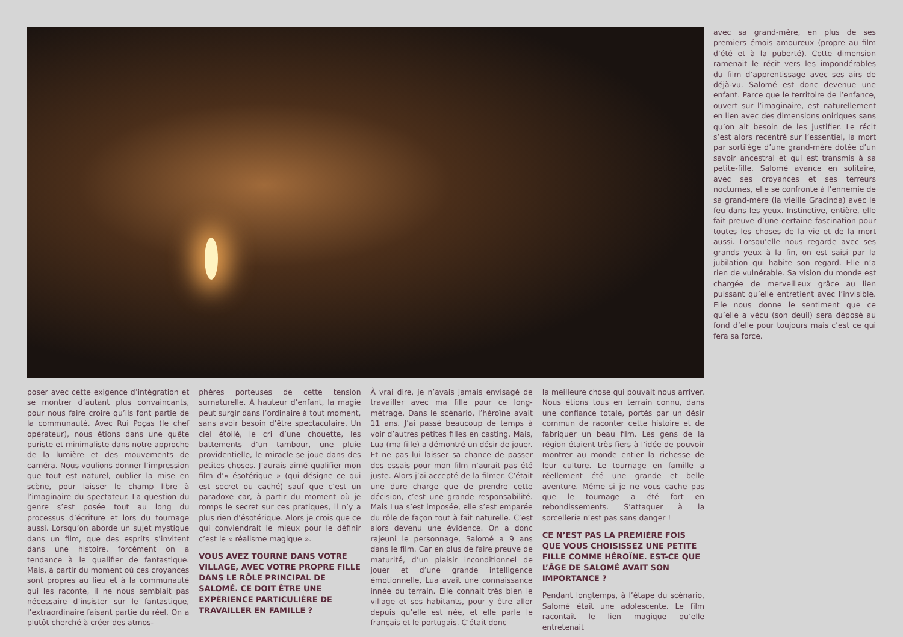avec sa grand-mère, en plus de ses premiers émois amoureux (propre au film d’été et à la puberté). Cette dimension ramenait le récit vers les impondérables du film d’apprentissage avec ses airs de déjà-vu. Salomé est donc devenue une enfant. Parce que le territoire de l’enfance, ouvert sur l’imaginaire, est naturellement en lien avec des dimensions oniriques sans qu’on ait besoin de les justifier. Le récit s’est alors recentré sur l’essentiel, la mort par sortilège d’une grand-mère dotée d’un savoir ancestral et qui est transmis à sa petite-fille. Salomé avance en solitaire, avec ses croyances et ses terreurs nocturnes, elle se confronte à l’ennemie de sa grand-mère (la vieille Gracinda) avec le feu dans les yeux. Instinctive, entière, elle fait preuve d’une certaine fascination pour toutes les choses de la vie et de la mort aussi. Lorsqu’elle nous regarde avec ses grands yeux à la fin, on est saisi par la jubilation qui habite son regard. Elle n’a rien de vulnérable. Sa vision du monde est chargée de merveilleux grâce au lien puissant qu’elle entretient avec l’invisible. Elle nous donne le sentiment que ce qu’elle a vécu (son deuil) sera déposé au fond d’elle pour toujours mais c’est ce qui fera sa force.
poser avec cette exigence d’intégration et se montrer d’autant plus convaincants, pour nous faire croire qu’ils font partie de la communauté. Avec Rui Poças (le chef opérateur), nous étions dans une quête puriste et minimaliste dans notre approche de la lumière et des mouvements de caméra. Nous voulions donner l’impression que tout est naturel, oublier la mise en scène, pour laisser le champ libre à l’imaginaire du spectateur. La question du genre s’est posée tout au long du processus d’écriture et lors du tournage aussi. Lorsqu’on aborde un sujet mystique dans un film, que des esprits s’invitent dans une histoire, forcément on a tendance à le qualifier de fantastique. Mais, à partir du moment où ces croyances sont propres au lieu et à la communauté qui les raconte, il ne nous semblait pas nécessaire d’insister sur le fantastique, l’extraordinaire faisant partie du réel. On a plutôt cherché à créer des atmos-
phères porteuses de cette tension surnaturelle. À hauteur d’enfant, la magie peut surgir dans l’ordinaire à tout moment, sans avoir besoin d’être spectaculaire. Un ciel étoilé, le cri d’une chouette, les battements d’un tambour, une pluie providentielle, le miracle se joue dans des petites choses. J’aurais aimé qualifier mon film d’« ésotérique » (qui désigne ce qui est secret ou caché) sauf que c’est un paradoxe car, à partir du moment où je romps le secret sur ces pratiques, il n’y a plus rien d’ésotérique. Alors je crois que ce qui conviendrait le mieux pour le définir c’est le « réalisme magique ».
VOUS AVEZ TOURNÉ DANS VOTRE VILLAGE, AVEC VOTRE PROPRE FILLE DANS LE RÔLE PRINCIPAL DE SALOMÉ. CE DOIT ÊTRE UNE EXPÉRIENCE PARTICULIÈRE DE TRAVAILLER EN FAMILLE ?
À vrai dire, je n’avais jamais envisagé de travailler avec ma fille pour ce long-métrage. Dans le scénario, l’héroïne avait 11 ans. J’ai passé beaucoup de temps à voir d’autres petites filles en casting. Mais, Lua (ma fille) a démontré un désir de jouer. Et ne pas lui laisser sa chance de passer des essais pour mon film n’aurait pas été juste. Alors j’ai accepté de la filmer. C’était une dure charge que de prendre cette décision, c’est une grande responsabilité. Mais Lua s’est imposée, elle s’est emparée du rôle de façon tout à fait naturelle. C’est alors devenu une évidence. On a donc rajeuni le personnage, Salomé a 9 ans dans le film. Car en plus de faire preuve de maturité, d’un plaisir inconditionnel de jouer et d’une grande intelligence émotionnelle, Lua avait une connaissance innée du terrain. Elle connait très bien le village et ses habitants, pour y être aller depuis qu’elle est née, et elle parle le français et le portugais. C’était donc
la meilleure chose qui pouvait nous arriver. Nous étions tous en terrain connu, dans une confiance totale, portés par un désir commun de raconter cette histoire et de fabriquer un beau film. Les gens de la région étaient très fiers à l’idée de pouvoir montrer au monde entier la richesse de leur culture. Le tournage en famille a réellement été une grande et belle aventure. Même si je ne vous cache pas que le tournage a été fort en rebondissements. S’attaquer à la sorcellerie n’est pas sans danger !
CE N’EST PAS LA PREMIÈRE FOIS QUE VOUS CHOISISSEZ UNE PETITE FILLE COMME HÉROÏNE. EST-CE QUE L’ÂGE DE SALOMÉ AVAIT SON IMPORTANCE ?
Pendant longtemps, à l’étape du scénario, Salomé était une adolescente. Le film racontait le lien magique qu’elle entretenait